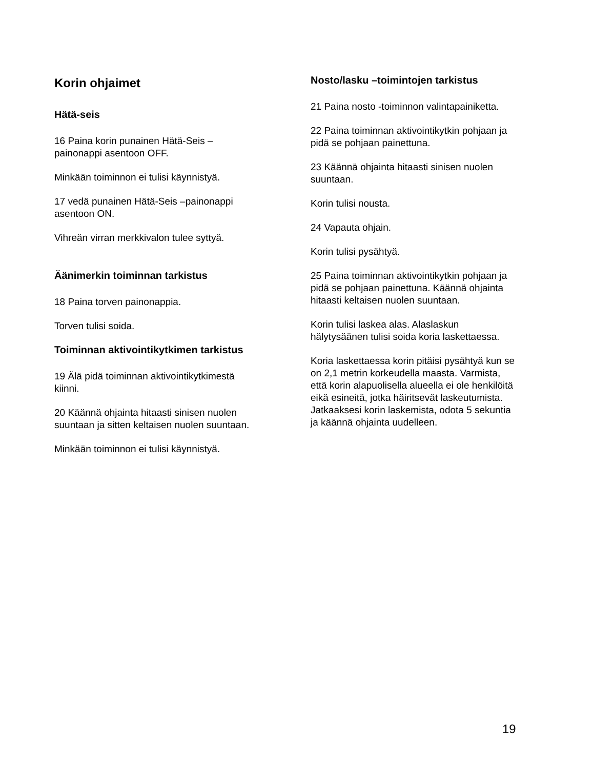Korin ohjaimet
Hätä-seis
16 Paina korin punainen Hätä-Seis –
painonappi asentoon OFF.
Minkään toiminnon ei tulisi käynnistyä.
17 vedä punainen Hätä-Seis –painonappi
asentoon ON.
Vihreän virran merkkivalon tulee syttyä.
Äänimerkin toiminnan tarkistus
18 Paina torven painonappia.
Torven tulisi soida.
Toiminnan aktivointikytkimen tarkistus
19 Älä pidä toiminnan aktivointikytkimestä
kiinni.
20 Käännä ohjainta hitaasti sinisen nuolen
suuntaan ja sitten keltaisen nuolen suuntaan.
Minkään toiminnon ei tulisi käynnistyä.
Nosto/lasku –toimintojen tarkistus
21 Paina nosto -toiminnon valintapainiketta.
22 Paina toiminnan aktivointikytkin pohjaan ja
pidä se pohjaan painettuna.
23 Käännä ohjainta hitaasti sinisen nuolen
suuntaan.
Korin tulisi nousta.
24 Vapauta ohjain.
Korin tulisi pysähtyä.
25 Paina toiminnan aktivointikytkin pohjaan ja
pidä se pohjaan painettuna. Käännä ohjainta
hitaasti keltaisen nuolen suuntaan.
Korin tulisi laskea alas. Alaslaskun
hälytysäänen tulisi soida koria laskettaessa.
Koria laskettaessa korin pitäisi pysähtyä kun se
on 2,1 metrin korkeudella maasta. Varmista,
että korin alapuolisella alueella ei ole henkilöitä
eikä esineitä, jotka häiritsevät laskeutumista.
Jatkaaksesi korin laskemista, odota 5 sekuntia
ja käännä ohjainta uudelleen.
19